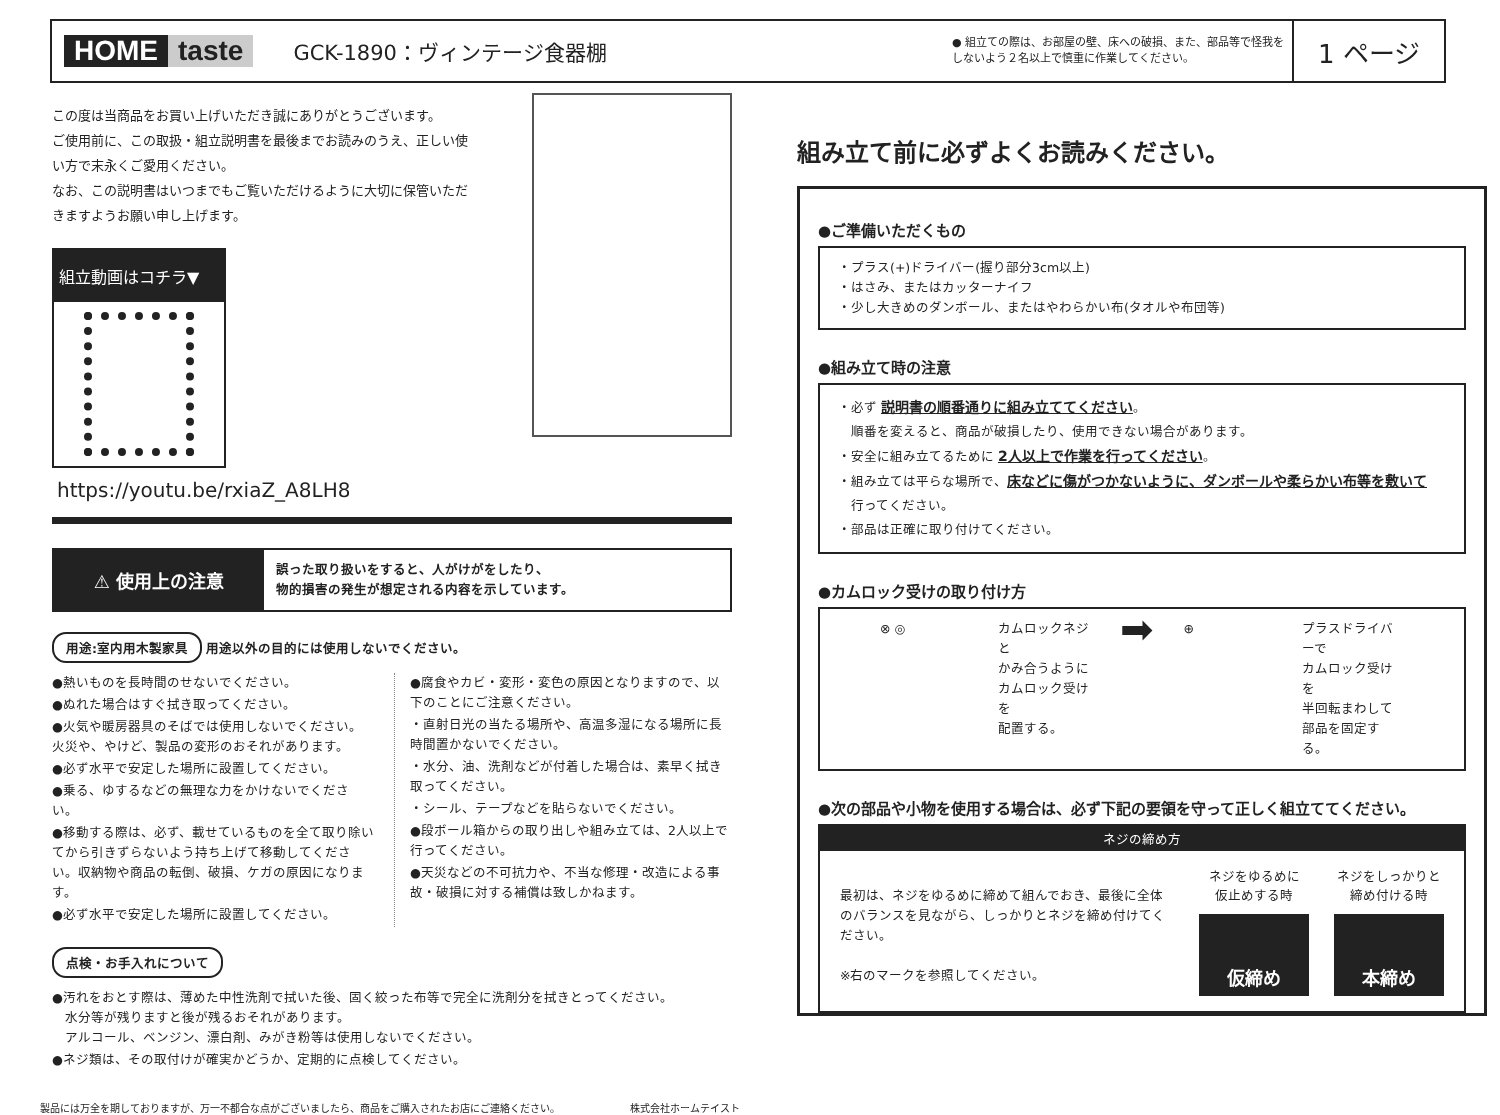HOME taste
GCK-1890：ヴィンテージ食器棚
● 組立ての際は、お部屋の壁、床への破損、また、部品等で怪我をしないよう２名以上で慎重に作業してください。
1 ページ
この度は当商品をお買い上げいただき誠にありがとうございます。
ご使用前に、この取扱・組立説明書を最後までお読みのうえ、正しい使い方で末永くご愛用ください。
なお、この説明書はいつまでもご覧いただけるように大切に保管いただきますようお願い申し上げます。
組立動画はコチラ▼
https://youtu.be/rxiaZ_A8LH8
⚠ 使用上の注意
誤った取り扱いをすると、人がけがをしたり、
物的損害の発生が想定される内容を示しています。
用途:室内用木製家具 用途以外の目的には使用しないでください。
●熱いものを長時間のせないでください。
●ぬれた場合はすぐ拭き取ってください。
●火気や暖房器具のそばでは使用しないでください。火災や、やけど、製品の変形のおそれがあります。
●必ず水平で安定した場所に設置してください。
●乗る、ゆするなどの無理な力をかけないでください。
●移動する際は、必ず、載せているものを全て取り除いてから引きずらないよう持ち上げて移動してください。収納物や商品の転倒、破損、ケガの原因になります。
●必ず水平で安定した場所に設置してください。
●腐食やカビ・変形・変色の原因となりますので、以下のことにご注意ください。
・直射日光の当たる場所や、高温多湿になる場所に長時間置かないでください。
・水分、油、洗剤などが付着した場合は、素早く拭き取ってください。
・シール、テープなどを貼らないでください。
●段ボール箱からの取り出しや組み立ては、2人以上で行ってください。
●天災などの不可抗力や、不当な修理・改造による事故・破損に対する補償は致しかねます。
点検・お手入れについて
●汚れをおとす際は、薄めた中性洗剤で拭いた後、固く絞った布等で完全に洗剤分を拭きとってください。
　水分等が残りますと後が残るおそれがあります。
　アルコール、ベンジン、漂白剤、みがき粉等は使用しないでください。
●ネジ類は、その取付けが確実かどうか、定期的に点検してください。
製品には万全を期しておりますが、万一不都合な点がございましたら、商品をご購入されたお店にご連絡ください。 株式会社ホームテイスト
組み立て前に必ずよくお読みください。
●ご準備いただくもの
・プラス(+)ドライバー(握り部分3cm以上)
・はさみ、またはカッターナイフ
・少し大きめのダンボール、またはやわらかい布(タオルや布団等)
●組み立て時の注意
・必ず 説明書の順番通りに組み立ててください。
　順番を変えると、商品が破損したり、使用できない場合があります。
・安全に組み立てるために 2人以上で作業を行ってください。
・組み立ては平らな場所で、床などに傷がつかないように、ダンボールや柔らかい布等を敷いて
　行ってください。
・部品は正確に取り付けてください。
●カムロック受けの取り付け方
⊗ ◎ カムロックネジと
かみ合うように
カムロック受けを
配置する。
➡
⊕ プラスドライバーで
カムロック受けを
半回転まわして
部品を固定する。
●次の部品や小物を使用する場合は、必ず下記の要領を守って正しく組立ててください。
ネジの締め方
最初は、ネジをゆるめに締めて組んでおき、最後に全体のバランスを見ながら、しっかりとネジを締め付けてください。
※右のマークを参照してください。
ネジをゆるめに
仮止めする時
仮締め
ネジをしっかりと
締め付ける時
本締め